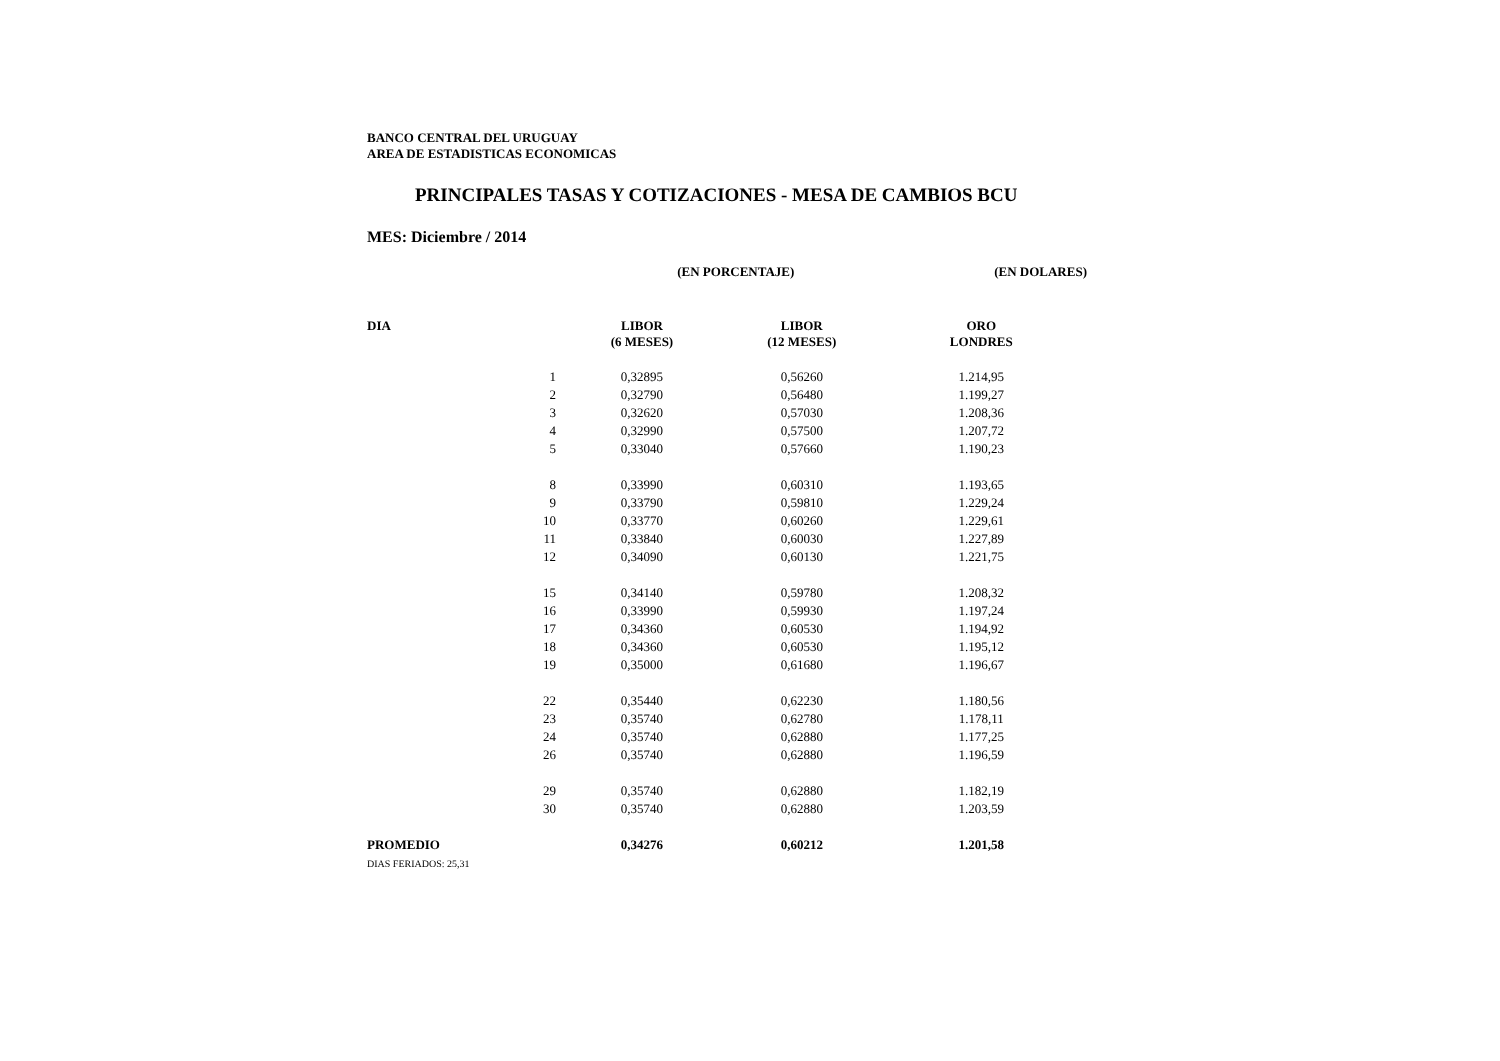BANCO CENTRAL DEL URUGUAY
AREA DE ESTADISTICAS ECONOMICAS
PRINCIPALES TASAS Y COTIZACIONES - MESA DE CAMBIOS BCU
MES: Diciembre / 2014
| | | (EN PORCENTAJE) | | (EN DOLARES) |
| --- | --- | --- | --- | --- |
| DIA | | LIBOR (6 MESES) | LIBOR (12 MESES) | ORO LONDRES |
| | 1 | 0,32895 | 0,56260 | 1.214,95 |
| | 2 | 0,32790 | 0,56480 | 1.199,27 |
| | 3 | 0,32620 | 0,57030 | 1.208,36 |
| | 4 | 0,32990 | 0,57500 | 1.207,72 |
| | 5 | 0,33040 | 0,57660 | 1.190,23 |
| | 8 | 0,33990 | 0,60310 | 1.193,65 |
| | 9 | 0,33790 | 0,59810 | 1.229,24 |
| | 10 | 0,33770 | 0,60260 | 1.229,61 |
| | 11 | 0,33840 | 0,60030 | 1.227,89 |
| | 12 | 0,34090 | 0,60130 | 1.221,75 |
| | 15 | 0,34140 | 0,59780 | 1.208,32 |
| | 16 | 0,33990 | 0,59930 | 1.197,24 |
| | 17 | 0,34360 | 0,60530 | 1.194,92 |
| | 18 | 0,34360 | 0,60530 | 1.195,12 |
| | 19 | 0,35000 | 0,61680 | 1.196,67 |
| | 22 | 0,35440 | 0,62230 | 1.180,56 |
| | 23 | 0,35740 | 0,62780 | 1.178,11 |
| | 24 | 0,35740 | 0,62880 | 1.177,25 |
| | 26 | 0,35740 | 0,62880 | 1.196,59 |
| | 29 | 0,35740 | 0,62880 | 1.182,19 |
| | 30 | 0,35740 | 0,62880 | 1.203,59 |
| PROMEDIO | | 0,34276 | 0,60212 | 1.201,58 |
| DIAS FERIADOS: 25,31 | | | | |